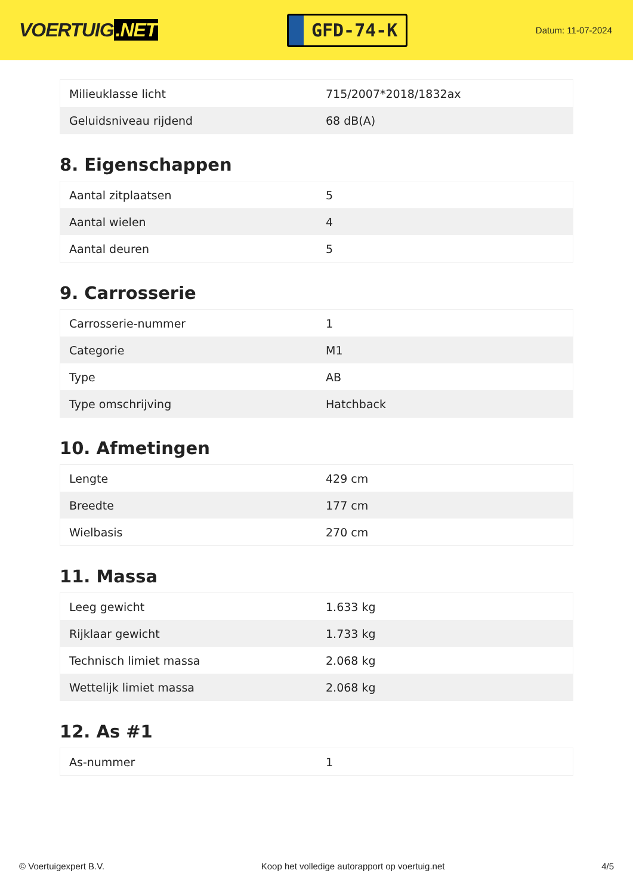VOERTUIG.NET
GFD-74-K
Datum: 11-07-2024
| Milieuklasse licht | 715/2007*2018/1832ax |
| Geluidsniveau rijdend | 68 dB(A) |
8. Eigenschappen
| Aantal zitplaatsen | 5 |
| Aantal wielen | 4 |
| Aantal deuren | 5 |
9. Carrosserie
| Carrosserie-nummer | 1 |
| Categorie | M1 |
| Type | AB |
| Type omschrijving | Hatchback |
10. Afmetingen
| Lengte | 429 cm |
| Breedte | 177 cm |
| Wielbasis | 270 cm |
11. Massa
| Leeg gewicht | 1.633 kg |
| Rijklaar gewicht | 1.733 kg |
| Technisch limiet massa | 2.068 kg |
| Wettelijk limiet massa | 2.068 kg |
12. As #1
| As-nummer | 1 |
© Voertuigexpert B.V. Koop het volledige autorapport op voertuig.net 4/5